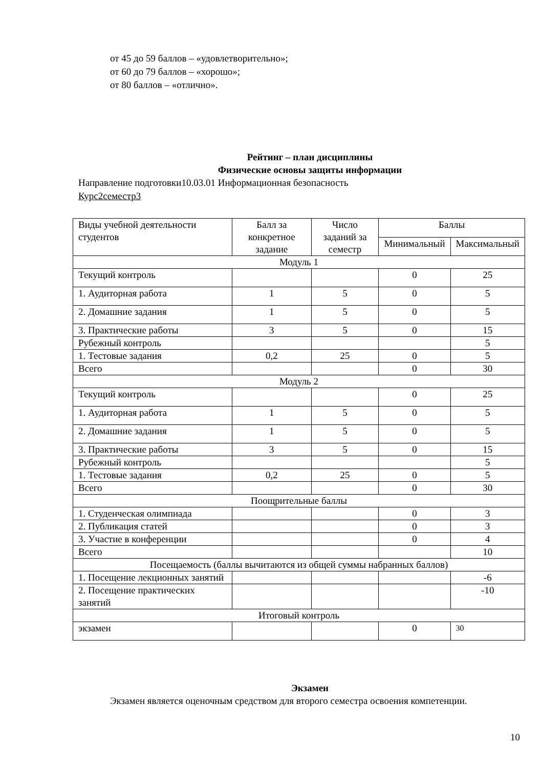от 45 до 59 баллов – «удовлетворительно»;
от 60 до 79 баллов – «хорошо»;
от 80 баллов – «отлично».
Рейтинг – план дисциплины
Физические основы защиты информации
Направление подготовки10.03.01 Информационная безопасность
Курс2семестр3
| Виды учебной деятельности студентов | Балл за конкретное задание | Число заданий за семестр | Баллы | |
| | | | Минимальный | Максимальный |
| Модуль 1 | | | | |
| Текущий контроль | | | 0 | 25 |
| 1. Аудиторная работа | 1 | 5 | 0 | 5 |
| 2. Домашние задания | 1 | 5 | 0 | 5 |
| 3. Практические работы | 3 | 5 | 0 | 15 |
| Рубежный контроль | | | | 5 |
| 1. Тестовые задания | 0,2 | 25 | 0 | 5 |
| Всего | | | 0 | 30 |
| Модуль 2 | | | | |
| Текущий контроль | | | 0 | 25 |
| 1. Аудиторная работа | 1 | 5 | 0 | 5 |
| 2. Домашние задания | 1 | 5 | 0 | 5 |
| 3. Практические работы | 3 | 5 | 0 | 15 |
| Рубежный контроль | | | | 5 |
| 1. Тестовые задания | 0,2 | 25 | 0 | 5 |
| Всего | | | 0 | 30 |
| Поощрительные баллы | | | | |
| 1. Студенческая олимпиада | | | 0 | 3 |
| 2. Публикация статей | | | 0 | 3 |
| 3. Участие в конференции | | | 0 | 4 |
| Всего | | | | 10 |
| Посещаемость (баллы вычитаются из общей суммы набранных баллов) | | | | |
| 1. Посещение лекционных занятий | | | | -6 |
| 2. Посещение практических занятий | | | | -10 |
| Итоговый контроль | | | | |
| экзамен | | | 0 | 30 |
Экзамен
Экзамен является оценочным средством для второго семестра освоения компетенции.
10